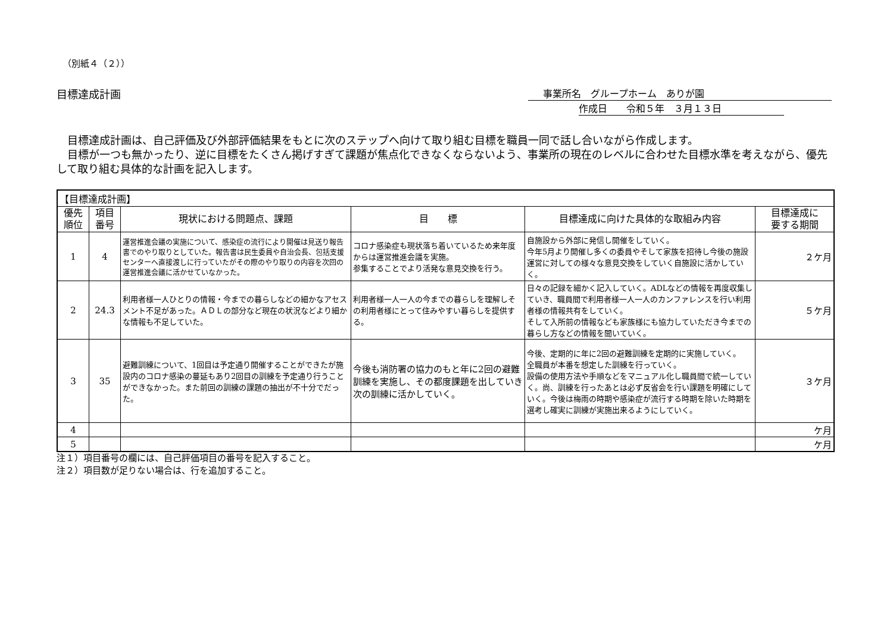（別紙４（２））
目標達成計画 事業所名　グループホーム　ありが園
作成日　　令和５年　３月１３日
　目標達成計画は、自己評価及び外部評価結果をもとに次のステップへ向けて取り組む目標を職員一同で話し合いながら作成します。
　目標が一つも無かったり、逆に目標をたくさん掲げすぎて課題が焦点化できなくならないよう、事業所の現在のレベルに合わせた目標水準を考えながら、優先して取り組む具体的な計画を記入します。
| 【目標達成計画】 | | | | | |
| 優先 順位 | 項目 番号 | 現状における問題点、課題 | 目 標 | 目標達成に向けた具体的な取組み内容 | 目標達成に 要する期間 |
| 1 | 4 | 運営推進会議の実施について、感染症の流行により開催は見送り報告書でのやり取りとしていた。報告書は民生委員や自治会長、包括支援センターへ直接渡しに行っていたがその際のやり取りの内容を次回の運営推進会議に活かせていなかった。 | コロナ感染症も現状落ち着いているため来年度からは運営推進会議を実施。 参集することでより活発な意見交換を行う。 | 自施設から外部に発信し開催をしていく。 今年5月より開催し多くの委員やそして家族を招待し今後の施設運営に対しての様々な意見交換をしていく自施設に活かしていく。 | ２ケ月 |
| 2 | 24.3 | 利用者様一人ひとりの情報・今までの暮らしなどの細かなアセスメント不足があった。ＡＤＬの部分など現在の状況などより細かな情報も不足していた。 | 利用者様一人一人の今までの暮らしを理解しその利用者様にとって住みやすい暮らしを提供する。 | 日々の記録を細かく記入していく。ADLなどの情報を再度収集していき、職員間で利用者様一人一人のカンファレンスを行い利用者様の情報共有をしていく。 そして入所前の情報なども家族様にも協力していただき今までの暮らし方などの情報を聞いていく。 | ５ケ月 |
| 3 | 35 | 避難訓練について、1回目は予定通り開催することができたが施設内のコロナ感染の蔓延もあり2回目の訓練を予定通り行うことができなかった。また前回の訓練の課題の抽出が不十分でだった。 | 今後も消防署の協力のもと年に2回の避難訓練を実施し、その都度課題を出していき次の訓練に活かしていく。 | 今後、定期的に年に2回の避難訓練を定期的に実施していく。 全職員が本番を想定した訓練を行っていく。 設備の使用方法や手順などをマニュアル化し職員間で統一していく。尚、訓練を行ったあとは必ず反省会を行い課題を明確にしていく。今後は梅雨の時期や感染症が流行する時期を除いた時期を選考し確実に訓練が実施出来るようにしていく。 | ３ケ月 |
| 4 | | | | | ケ月 |
| 5 | | | | | ケ月 |
注１）項目番号の欄には、自己評価項目の番号を記入すること。
注２）項目数が足りない場合は、行を追加すること。